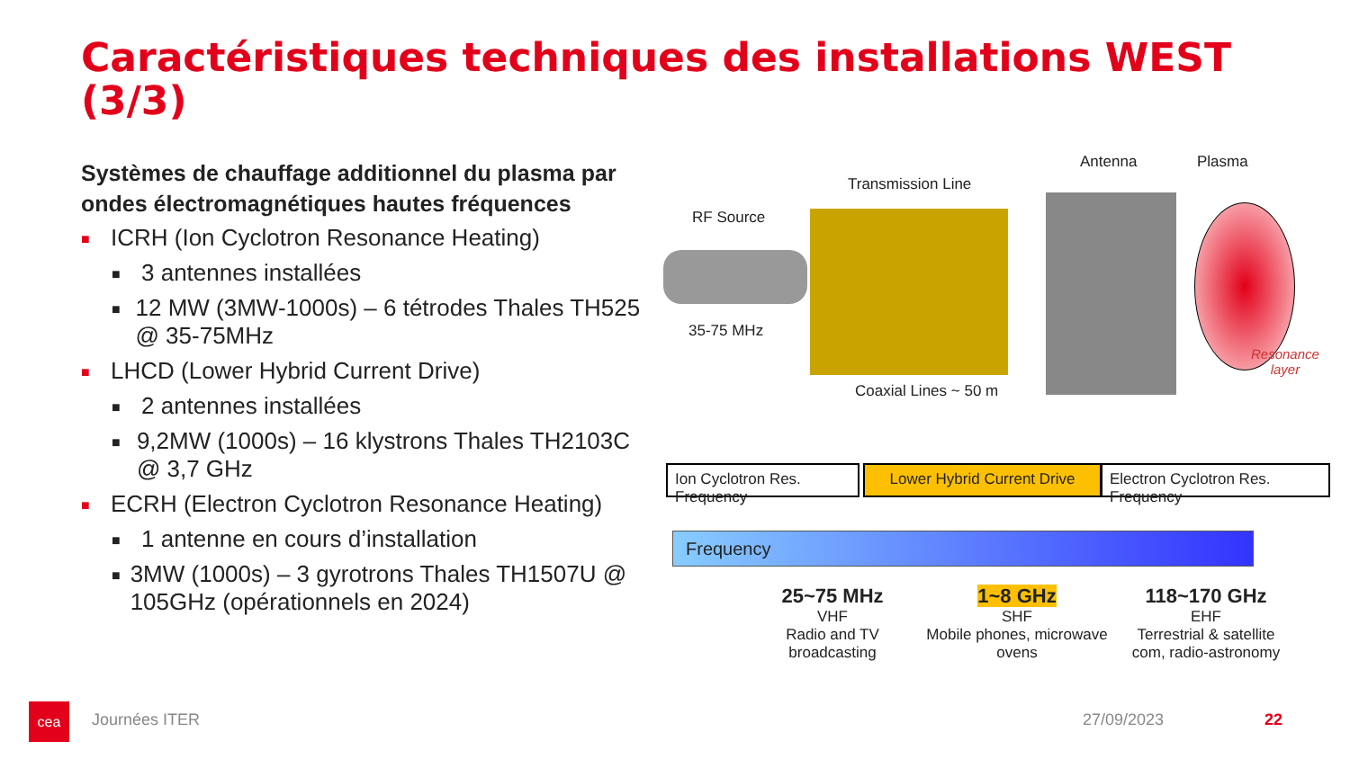Caractéristiques techniques des installations WEST (3/3)
Systèmes de chauffage additionnel du plasma par ondes électromagnétiques hautes fréquences
■ ICRH (Ion Cyclotron Resonance Heating)
■ 3 antennes installées
■ 12 MW (3MW-1000s) – 6 tétrodes Thales TH525 @ 35-75MHz
■ LHCD (Lower Hybrid Current Drive)
■ 2 antennes installées
■ 9,2MW (1000s) – 16 klystrons Thales TH2103C @ 3,7 GHz
■ ECRH (Electron Cyclotron Resonance Heating)
■ 1 antenne en cours d’installation
■ 3MW (1000s) – 3 gyrotrons Thales TH1507U @ 105GHz (opérationnels en 2024)
Antenna Plasma
Transmission Line
RF Source
35-75 MHz
Coaxial Lines ~ 50 m
Resonance
layer
Ion Cyclotron Res. Frequency
Lower Hybrid Current Drive
Electron Cyclotron Res. Frequency
Frequency
25~75 MHz
VHF
Radio and TV broadcasting
1~8 GHz
SHF
Mobile phones, microwave ovens
118~170 GHz
EHF
Terrestrial & satellite com, radio-astronomy
cea
Journées ITER 27/09/2023 22